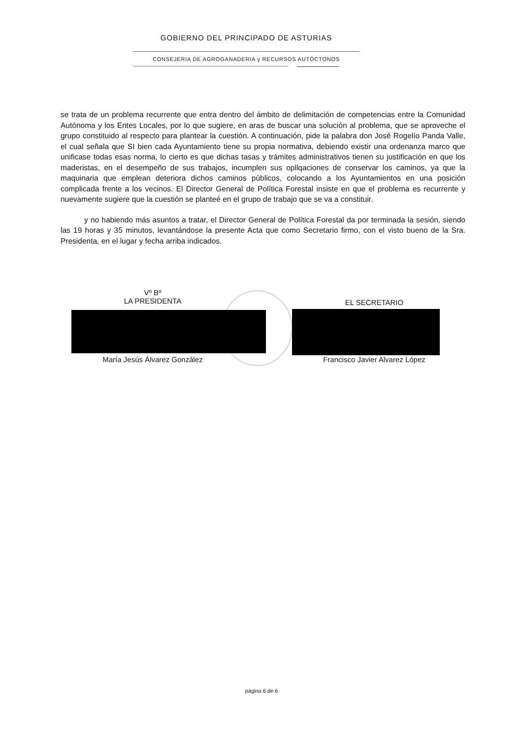GOBIERNO DEL PRINCIPADO DE ASTURIAS
CONSEJERIA DE AGROGANADERIA y RECURSOS AUTÓCTONOS
se trata de un problema recurrente que entra dentro del ámbito de delimitación de competencias entre la Comunidad Autónoma y los Entes Locales, por lo que sugiere, en aras de buscar una solución al problema, que se aproveche el grupo constituido al respecto para plantear la cuestión. A continuación, pide la palabra don José Rogelío Panda Valle, el cual señala que SI bien cada Ayuntamiento tiene su propia normativa, debiendo existir una ordenanza marco que unificase todas esas norma, lo cierto es que dichas tasas y trámites administrativos tienen su justificación en que los maderistas, en el desempeño de sus trabajos, incumplen sus opllqaciones de conservar los caminos, ya que la maquinaria que emplean deteriora dichos caminos públicos, colocando a los Ayuntamientos en una posición complicada frente a los vecinos. El Director General de Política Forestal insiste en que el problema es recurrente y nuevamente sugiere que la cuestión se planteé en el grupo de trabajo que se va a constituir.
y no habiendo más asuntos a tratar, el Director General de Política Forestal da por terminada la sesión, siendo las 19 horas y 35 minutos, levantándose la presente Acta que como Secretario firmo, con el visto bueno de la Sra. Presidenta, en el lugar y fecha arriba indicados.
Vº Bº
LA PRESIDENTA
EL SECRETARIO
María Jesús Álvarez González Francisco Javier Alvarez López
página 6 de 6